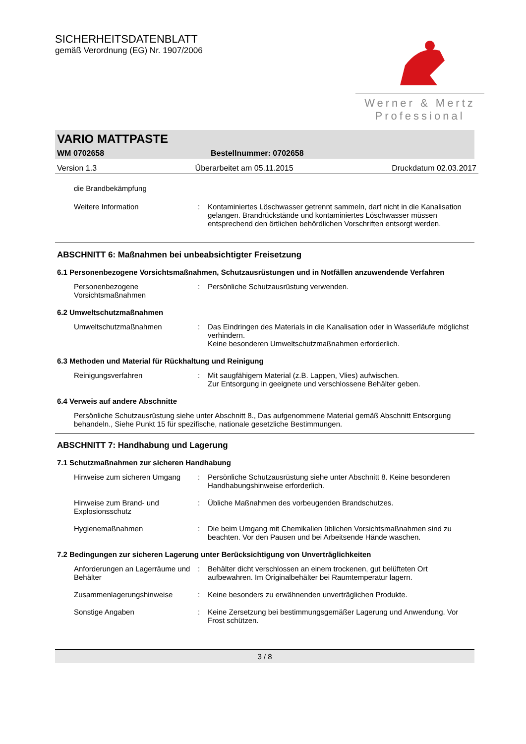SICHERHEITSDATENBLATT
gemäß Verordnung (EG) Nr. 1907/2006
Werner & Mertz
Professional
VARIO MATTPASTE
WM 0702658 Bestellnummer: 0702658
Version 1.3 Überarbeitet am 05.11.2015 Druckdatum 02.03.2017
die Brandbekämpfung
Weitere Information : Kontaminiertes Löschwasser getrennt sammeln, darf nicht in die Kanalisation gelangen. Brandrückstände und kontaminiertes Löschwasser müssen entsprechend den örtlichen behördlichen Vorschriften entsorgt werden.
ABSCHNITT 6: Maßnahmen bei unbeabsichtigter Freisetzung
6.1 Personenbezogene Vorsichtsmaßnahmen, Schutzausrüstungen und in Notfällen anzuwendende Verfahren
Personenbezogene Vorsichtsmaßnahmen
: Persönliche Schutzausrüstung verwenden.
6.2 Umweltschutzmaßnahmen
Umweltschutzmaßnahmen : Das Eindringen des Materials in die Kanalisation oder in Wasserläufe möglichst verhindern.
Keine besonderen Umweltschutzmaßnahmen erforderlich.
6.3 Methoden und Material für Rückhaltung und Reinigung
Reinigungsverfahren : Mit saugfähigem Material (z.B. Lappen, Vlies) aufwischen.
Zur Entsorgung in geeignete und verschlossene Behälter geben.
6.4 Verweis auf andere Abschnitte
Persönliche Schutzausrüstung siehe unter Abschnitt 8., Das aufgenommene Material gemäß Abschnitt Entsorgung behandeln., Siehe Punkt 15 für spezifische, nationale gesetzliche Bestimmungen.
ABSCHNITT 7: Handhabung und Lagerung
7.1 Schutzmaßnahmen zur sicheren Handhabung
Hinweise zum sicheren Umgang
: Persönliche Schutzausrüstung siehe unter Abschnitt 8. Keine besonderen Handhabungshinweise erforderlich.
Hinweise zum Brand- und Explosionsschutz
: Übliche Maßnahmen des vorbeugenden Brandschutzes.
Hygienemaßnahmen : Die beim Umgang mit Chemikalien üblichen Vorsichtsmaßnahmen sind zu beachten. Vor den Pausen und bei Arbeitsende Hände waschen.
7.2 Bedingungen zur sicheren Lagerung unter Berücksichtigung von Unverträglichkeiten
Anforderungen an Lagerräume und Behälter
: Behälter dicht verschlossen an einem trockenen, gut belüfteten Ort aufbewahren. Im Originalbehälter bei Raumtemperatur lagern.
Zusammenlagerungshinweise : Keine besonders zu erwähnenden unverträglichen Produkte.
Sonstige Angaben : Keine Zersetzung bei bestimmungsgemäßer Lagerung und Anwendung. Vor Frost schützen.
3 / 8